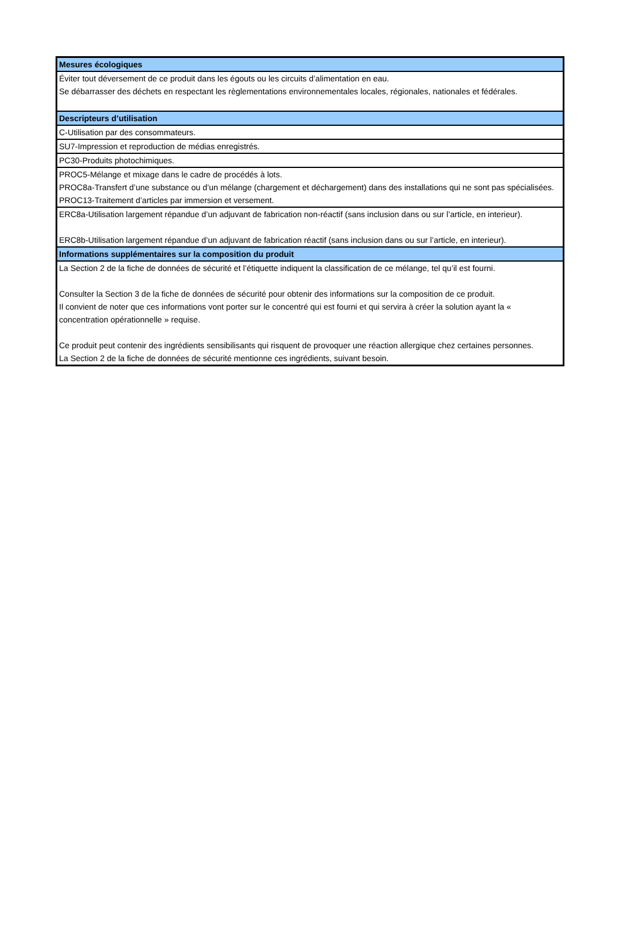| Mesures écologiques |
| --- |
| Éviter tout déversement de ce produit dans les égouts ou les circuits d’alimentation en eau. Se débarrasser des déchets en respectant les règlementations environnementales locales, régionales, nationales et fédérales. |
| Descripteurs d’utilisation |
| C-Utilisation par des consommateurs. |
| SU7-Impression et reproduction de médias enregistrés. |
| PC30-Produits photochimiques. |
| PROC5-Mélange et mixage dans le cadre de procédés à lots. PROC8a-Transfert d’une substance ou d’un mélange (chargement et déchargement) dans des installations qui ne sont pas spécialisées. PROC13-Traitement d’articles par immersion et versement. |
| ERC8a-Utilisation largement répandue d’un adjuvant de fabrication non-réactif (sans inclusion dans ou sur l’article, en interieur). ERC8b-Utilisation largement répandue d’un adjuvant de fabrication réactif (sans inclusion dans ou sur l’article, en interieur). |
| Informations supplémentaires sur la composition du produit |
| La Section 2 de la fiche de données de sécurité et l’étiquette indiquent la classification de ce mélange, tel qu’il est fourni. Consulter la Section 3 de la fiche de données de sécurité pour obtenir des informations sur la composition de ce produit. Il convient de noter que ces informations vont porter sur le concentré qui est fourni et qui servira à créer la solution ayant la « concentration opérationnelle » requise. Ce produit peut contenir des ingrédients sensibilisants qui risquent de provoquer une réaction allergique chez certaines personnes. La Section 2 de la fiche de données de sécurité mentionne ces ingrédients, suivant besoin. |